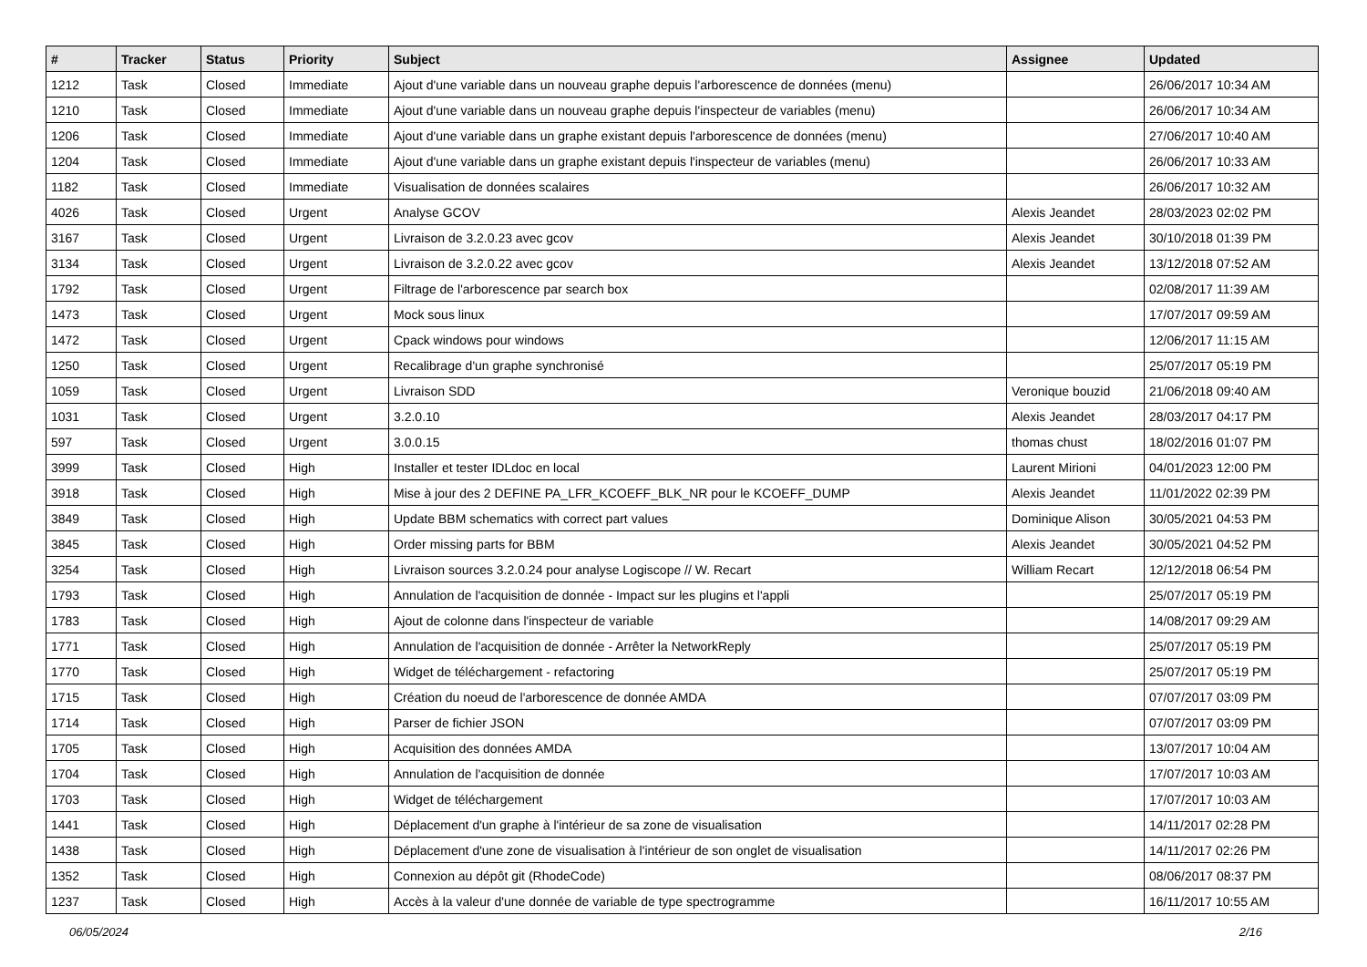| # | Tracker | Status | Priority | Subject | Assignee | Updated |
| --- | --- | --- | --- | --- | --- | --- |
| 1212 | Task | Closed | Immediate | Ajout d'une variable dans un nouveau graphe depuis l'arborescence de données (menu) | | 26/06/2017 10:34 AM |
| 1210 | Task | Closed | Immediate | Ajout d'une variable dans un nouveau graphe depuis l'inspecteur de variables (menu) | | 26/06/2017 10:34 AM |
| 1206 | Task | Closed | Immediate | Ajout d'une variable dans un graphe existant depuis l'arborescence de données (menu) | | 27/06/2017 10:40 AM |
| 1204 | Task | Closed | Immediate | Ajout d'une variable dans un graphe existant depuis l'inspecteur de variables (menu) | | 26/06/2017 10:33 AM |
| 1182 | Task | Closed | Immediate | Visualisation de données scalaires | | 26/06/2017 10:32 AM |
| 4026 | Task | Closed | Urgent | Analyse GCOV | Alexis Jeandet | 28/03/2023 02:02 PM |
| 3167 | Task | Closed | Urgent | Livraison de 3.2.0.23 avec gcov | Alexis Jeandet | 30/10/2018 01:39 PM |
| 3134 | Task | Closed | Urgent | Livraison de 3.2.0.22 avec gcov | Alexis Jeandet | 13/12/2018 07:52 AM |
| 1792 | Task | Closed | Urgent | Filtrage de l'arborescence par search box | | 02/08/2017 11:39 AM |
| 1473 | Task | Closed | Urgent | Mock sous linux | | 17/07/2017 09:59 AM |
| 1472 | Task | Closed | Urgent | Cpack windows pour windows | | 12/06/2017 11:15 AM |
| 1250 | Task | Closed | Urgent | Recalibrage d'un graphe synchronisé | | 25/07/2017 05:19 PM |
| 1059 | Task | Closed | Urgent | Livraison SDD | Veronique bouzid | 21/06/2018 09:40 AM |
| 1031 | Task | Closed | Urgent | 3.2.0.10 | Alexis Jeandet | 28/03/2017 04:17 PM |
| 597 | Task | Closed | Urgent | 3.0.0.15 | thomas chust | 18/02/2016 01:07 PM |
| 3999 | Task | Closed | High | Installer et tester IDLdoc en local | Laurent Mirioni | 04/01/2023 12:00 PM |
| 3918 | Task | Closed | High | Mise à jour des 2 DEFINE PA_LFR_KCOEFF_BLK_NR pour le KCOEFF_DUMP | Alexis Jeandet | 11/01/2022 02:39 PM |
| 3849 | Task | Closed | High | Update BBM schematics with correct part values | Dominique Alison | 30/05/2021 04:53 PM |
| 3845 | Task | Closed | High | Order missing parts for BBM | Alexis Jeandet | 30/05/2021 04:52 PM |
| 3254 | Task | Closed | High | Livraison sources 3.2.0.24 pour analyse Logiscope // W. Recart | William Recart | 12/12/2018 06:54 PM |
| 1793 | Task | Closed | High | Annulation de l'acquisition de donnée - Impact sur les plugins et l'appli | | 25/07/2017 05:19 PM |
| 1783 | Task | Closed | High | Ajout de colonne dans l'inspecteur de variable | | 14/08/2017 09:29 AM |
| 1771 | Task | Closed | High | Annulation de l'acquisition de donnée - Arrêter la NetworkReply | | 25/07/2017 05:19 PM |
| 1770 | Task | Closed | High | Widget de téléchargement - refactoring | | 25/07/2017 05:19 PM |
| 1715 | Task | Closed | High | Création du noeud de l'arborescence de donnée AMDA | | 07/07/2017 03:09 PM |
| 1714 | Task | Closed | High | Parser de fichier JSON | | 07/07/2017 03:09 PM |
| 1705 | Task | Closed | High | Acquisition des données AMDA | | 13/07/2017 10:04 AM |
| 1704 | Task | Closed | High | Annulation de l'acquisition de donnée | | 17/07/2017 10:03 AM |
| 1703 | Task | Closed | High | Widget de téléchargement | | 17/07/2017 10:03 AM |
| 1441 | Task | Closed | High | Déplacement d'un graphe à l'intérieur de sa zone de visualisation | | 14/11/2017 02:28 PM |
| 1438 | Task | Closed | High | Déplacement d'une zone de visualisation à l'intérieur de son onglet de visualisation | | 14/11/2017 02:26 PM |
| 1352 | Task | Closed | High | Connexion au dépôt git (RhodeCode) | | 08/06/2017 08:37 PM |
| 1237 | Task | Closed | High | Accès à la valeur d'une donnée de variable de type spectrogramme | | 16/11/2017 10:55 AM |
06/05/2024 2/16